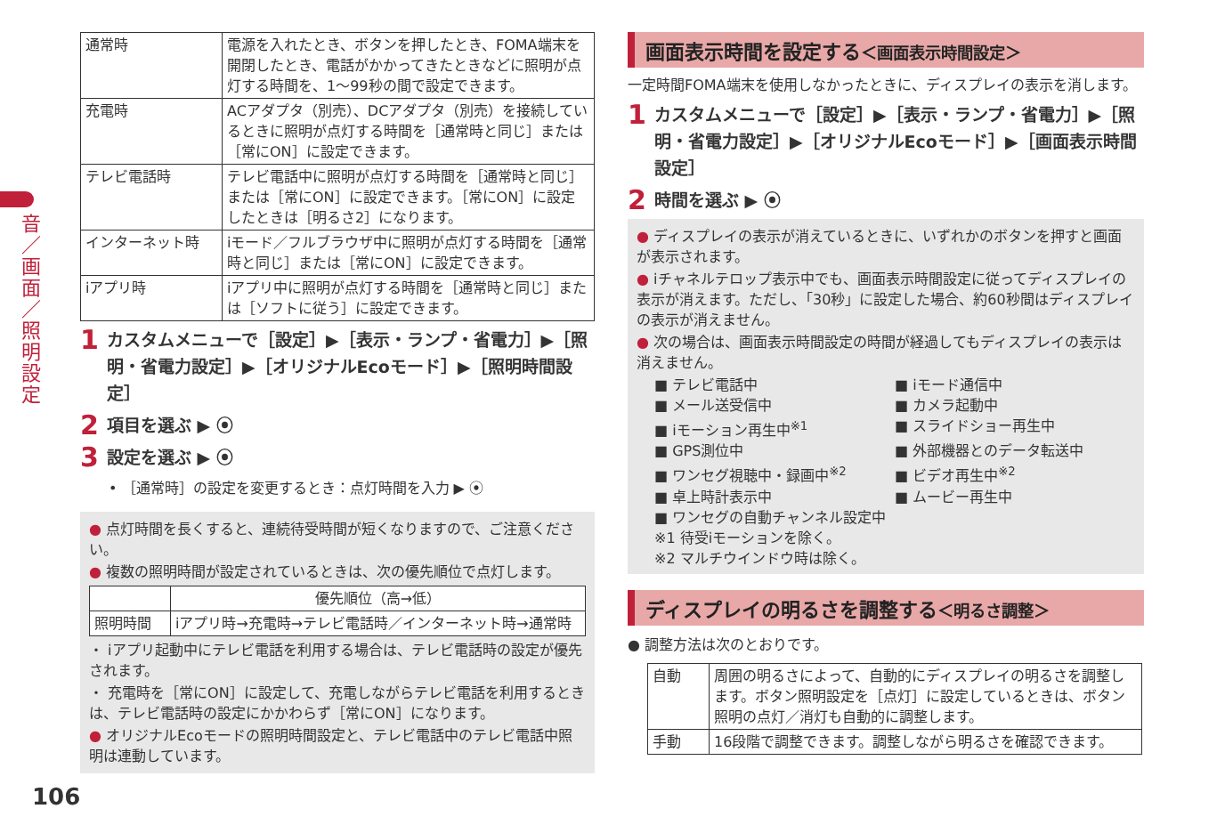音／画面／照明設定
| 通常時 | 電源を入れたとき、ボタンを押したとき、FOMA端末を開閉したとき、電話がかかってきたときなどに照明が点灯する時間を、1～99秒の間で設定できます。 |
| 充電時 | ACアダプタ（別売）、DCアダプタ（別売）を接続しているときに照明が点灯する時間を［通常時と同じ］または［常にON］に設定できます。 |
| テレビ電話時 | テレビ電話中に照明が点灯する時間を［通常時と同じ］または［常にON］に設定できます。［常にON］に設定したときは［明るさ2］になります。 |
| インターネット時 | iモード／フルブラウザ中に照明が点灯する時間を［通常時と同じ］または［常にON］に設定できます。 |
| iアプリ時 | iアプリ中に照明が点灯する時間を［通常時と同じ］または［ソフトに従う］に設定できます。 |
1 カスタムメニューで［設定］▶［表示・ランプ・省電力］▶［照明・省電力設定］▶［オリジナルEcoモード］▶［照明時間設定］
2 項目を選ぶ ▶ ⦿
3 設定を選ぶ ▶ ⦿
• ［通常時］の設定を変更するとき：点灯時間を入力 ▶ ⦿
● 点灯時間を長くすると、連続待受時間が短くなりますので、ご注意ください。
● 複数の照明時間が設定されているときは、次の優先順位で点灯します。
| | 優先順位（高→低） |
| --- | --- |
| 照明時間 | iアプリ時→充電時→テレビ電話時／インターネット時→通常時 |
・ iアプリ起動中にテレビ電話を利用する場合は、テレビ電話時の設定が優先されます。
・ 充電時を［常にON］に設定して、充電しながらテレビ電話を利用するときは、テレビ電話時の設定にかかわらず［常にON］になります。
● オリジナルEcoモードの照明時間設定と、テレビ電話中のテレビ電話中照明は連動しています。
画面表示時間を設定する＜画面表示時間設定＞
一定時間FOMA端末を使用しなかったときに、ディスプレイの表示を消します。
1 カスタムメニューで［設定］▶［表示・ランプ・省電力］▶［照明・省電力設定］▶［オリジナルEcoモード］▶［画面表示時間設定］
2 時間を選ぶ ▶ ⦿
● ディスプレイの表示が消えているときに、いずれかのボタンを押すと画面が表示されます。
● iチャネルテロップ表示中でも、画面表示時間設定に従ってディスプレイの表示が消えます。ただし、「30秒」に設定した場合、約60秒間はディスプレイの表示が消えません。
● 次の場合は、画面表示時間設定の時間が経過してもディスプレイの表示は消えません。
■ テレビ電話中 ■ iモード通信中 ■ メール送受信中 ■ カメラ起動中 ■ iモーション再生中<sup>※1</sup> ■ スライドショー再生中 ■ GPS測位中 ■ 外部機器とのデータ転送中 ■ ワンセグ視聴中・録画中<sup>※2</sup> ■ ビデオ再生中<sup>※2</sup> ■ 卓上時計表示中 ■ ムービー再生中 ■ ワンセグの自動チャンネル設定中 ※1 待受iモーションを除く。 ※2 マルチウインドウ時は除く。
ディスプレイの明るさを調整する＜明るさ調整＞
● 調整方法は次のとおりです。
| 自動 | 周囲の明るさによって、自動的にディスプレイの明るさを調整します。ボタン照明設定を［点灯］に設定しているときは、ボタン照明の点灯／消灯も自動的に調整します。 |
| 手動 | 16段階で調整できます。調整しながら明るさを確認できます。 |
106